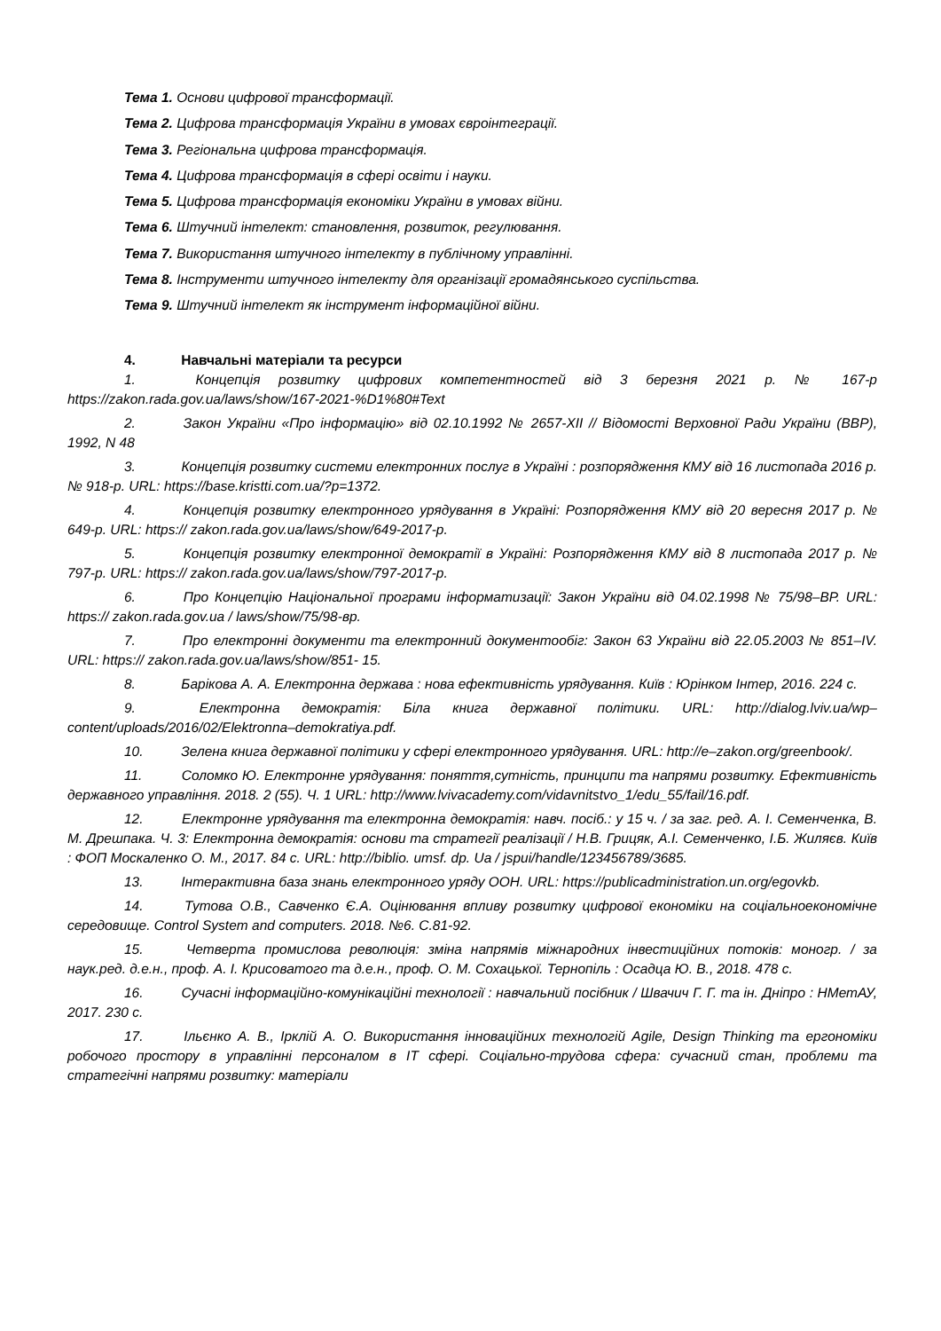Тема 1. Основи цифрової трансформації.
Тема 2. Цифрова трансформація України в умовах євроінтеграції.
Тема 3. Регіональна цифрова трансформація.
Тема 4. Цифрова трансформація в сфері освіти і науки.
Тема 5. Цифрова трансформація економіки України в умовах війни.
Тема 6. Штучний інтелект: становлення, розвиток, регулювання.
Тема 7. Використання штучного інтелекту в публічному управлінні.
Тема 8. Інструменти штучного інтелекту для організації громадянського суспільства.
Тема 9. Штучний інтелект як інструмент інформаційної війни.
4. Навчальні матеріали та ресурси
1. Концепція розвитку цифрових компетентностей від 3 березня 2021 р. № 167-р https://zakon.rada.gov.ua/laws/show/167-2021-%D1%80#Text
2. Закон України «Про інформацію» від 02.10.1992 № 2657-XII // Відомості Верховної Ради України (ВВР), 1992, N 48
3. Концепція розвитку системи електронних послуг в Україні : розпорядження КМУ від 16 листопада 2016 р. № 918-р. URL: https://base.kristti.com.ua/?p=1372.
4. Концепція розвитку електронного урядування в Україні: Розпорядження КМУ від 20 вересня 2017 р. № 649-р. URL: https:// zakon.rada.gov.ua/laws/show/649-2017-р.
5. Концепція розвитку електронної демократії в Україні: Розпорядження КМУ від 8 листопада 2017 р. № 797-р. URL: https:// zakon.rada.gov.ua/laws/show/797-2017-р.
6. Про Концепцію Національної програми інформатизації: Закон України від 04.02.1998 № 75/98–ВР. URL: https:// zakon.rada.gov.ua / laws/show/75/98-вр.
7. Про електронні документи та електронний документообіг: Закон 63 України від 22.05.2003 № 851–IV. URL: https:// zakon.rada.gov.ua/laws/show/851- 15.
8. Барікова А. А. Електронна держава : нова ефективність урядування. Київ : Юрінком Інтер, 2016. 224 с.
9. Електронна демократія: Біла книга державної політики. URL: http://dialog.lviv.ua/wp–content/uploads/2016/02/Elektronna–demokratiya.pdf.
10. Зелена книга державної політики у сфері електронного урядування. URL: http://e–zakon.org/greenbook/.
11. Соломко Ю. Електронне урядування: поняття,сутність, принципи та напрями розвитку. Ефективність державного управління. 2018. 2 (55). Ч. 1 URL: http://www.lvivacademy.com/vidavnitstvo_1/edu_55/fail/16.pdf.
12. Електронне урядування та електронна демократія: навч. посіб.: у 15 ч. / за заг. ред. А. І. Семенченка, В. М. Дрешпака. Ч. 3: Електронна демократія: основи та стратегії реалізації / Н.В. Грицяк, А.І. Семенченко, І.Б. Жиляєв. Київ : ФОП Москаленко О. М., 2017. 84 с. URL: http://biblio. umsf. dp. Ua / jspui/handle/123456789/3685.
13. Інтерактивна база знань електронного уряду ООН. URL: https://publicadministration.un.org/egovkb.
14. Тутова О.В., Савченко Є.А. Оцінювання впливу розвитку цифрової економіки на соціальноекономічне середовище. Control System and computers. 2018. №6. С.81-92.
15. Четверта промислова революція: зміна напрямів міжнародних інвестиційних потоків: моногр. / за наук.ред. д.е.н., проф. А. І. Крисоватого та д.е.н., проф. О. М. Сохацької. Тернопіль : Осадца Ю. В., 2018. 478 с.
16. Сучасні інформаційно-комунікаційні технології : навчальний посібник / Швачич Г. Г. та ін. Дніпро : НМетАУ, 2017. 230 с.
17. Ільєнко А. В., Ірклій А. О. Використання інноваційних технологій Agile, Design Thinking та ергономіки робочого простору в управлінні персоналом в ІТ сфері. Соціально-трудова сфера: сучасний стан, проблеми та стратегічні напрями розвитку: матеріали